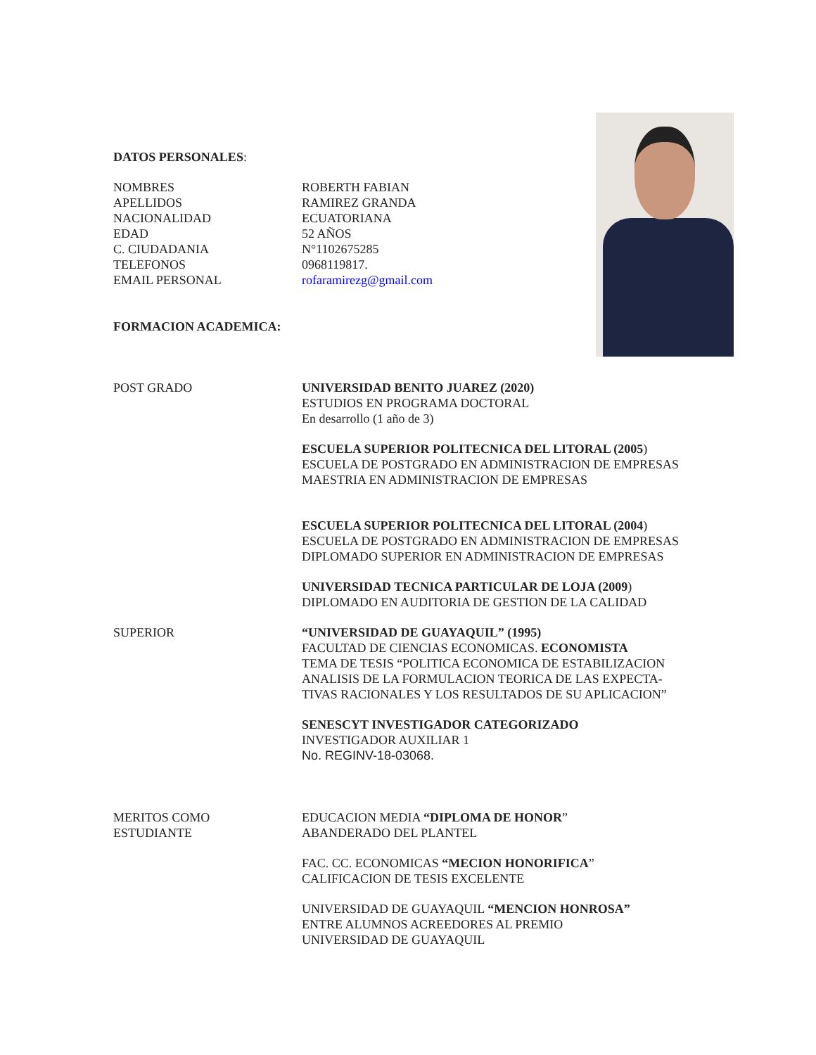DATOS PERSONALES:
NOMBRES
APELLIDOS
NACIONALIDAD
EDAD
C. CIUDADANIA
TELEFONOS
EMAIL PERSONAL
ROBERTH FABIAN
RAMIREZ GRANDA
ECUATORIANA
52 AÑOS
N°1102675285
0968119817.
rofaramirezg@gmail.com
FORMACION ACADEMICA:
POST GRADO UNIVERSIDAD BENITO JUAREZ (2020)
ESTUDIOS EN PROGRAMA DOCTORAL
En desarrollo (1 año de 3)
ESCUELA SUPERIOR POLITECNICA DEL LITORAL (2005)
ESCUELA DE POSTGRADO EN ADMINISTRACION DE EMPRESAS
MAESTRIA EN ADMINISTRACION DE EMPRESAS
ESCUELA SUPERIOR POLITECNICA DEL LITORAL (2004)
ESCUELA DE POSTGRADO EN ADMINISTRACION DE EMPRESAS
DIPLOMADO SUPERIOR EN ADMINISTRACION DE EMPRESAS
UNIVERSIDAD TECNICA PARTICULAR DE LOJA (2009)
DIPLOMADO EN AUDITORIA DE GESTION DE LA CALIDAD
SUPERIOR “UNIVERSIDAD DE GUAYAQUIL” (1995)
FACULTAD DE CIENCIAS ECONOMICAS. ECONOMISTA
TEMA DE TESIS “POLITICA ECONOMICA DE ESTABILIZACION
ANALISIS DE LA FORMULACION TEORICA DE LAS EXPECTA-
TIVAS RACIONALES Y LOS RESULTADOS DE SU APLICACION”
SENESCYT INVESTIGADOR CATEGORIZADO
INVESTIGADOR AUXILIAR 1
No. REGINV-18-03068.
MERITOS COMO
ESTUDIANTE
EDUCACION MEDIA “DIPLOMA DE HONOR”
ABANDERADO DEL PLANTEL
FAC. CC. ECONOMICAS “MECION HONORIFICA”
CALIFICACION DE TESIS EXCELENTE
UNIVERSIDAD DE GUAYAQUIL “MENCION HONROSA”
ENTRE ALUMNOS ACREEDORES AL PREMIO
UNIVERSIDAD DE GUAYAQUIL